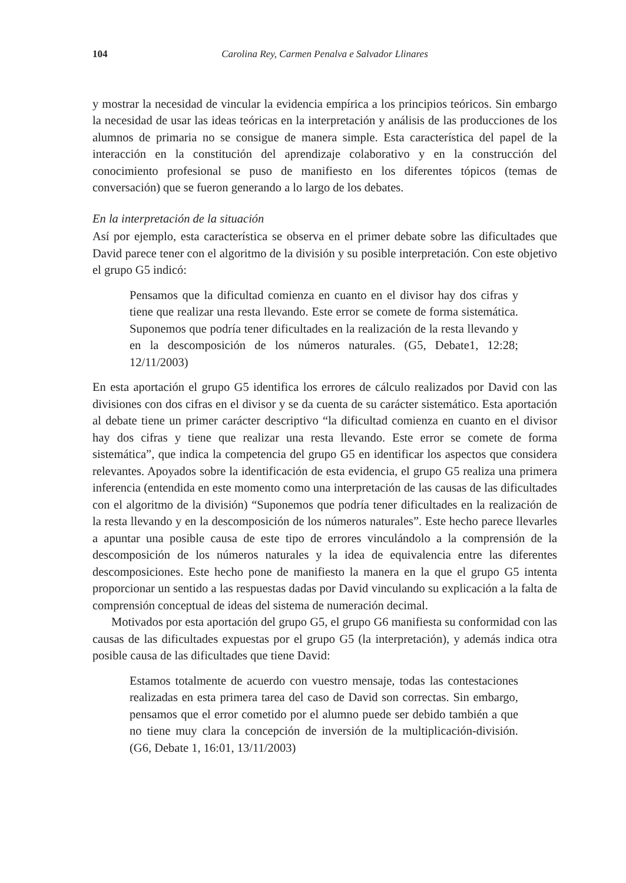104 Carolina Rey, Carmen Penalva e Salvador Llinares
y mostrar la necesidad de vincular la evidencia empírica a los principios teóricos. Sin embargo la necesidad de usar las ideas teóricas en la interpretación y análisis de las producciones de los alumnos de primaria no se consigue de manera simple. Esta característica del papel de la interacción en la constitución del aprendizaje colaborativo y en la construcción del conocimiento profesional se puso de manifiesto en los diferentes tópicos (temas de conversación) que se fueron generando a lo largo de los debates.
En la interpretación de la situación
Así por ejemplo, esta característica se observa en el primer debate sobre las dificultades que David parece tener con el algoritmo de la división y su posible interpretación. Con este objetivo el grupo G5 indicó:
Pensamos que la dificultad comienza en cuanto en el divisor hay dos cifras y tiene que realizar una resta llevando. Este error se comete de forma sistemática. Suponemos que podría tener dificultades en la realización de la resta llevando y en la descomposición de los números naturales. (G5, Debate1, 12:28; 12/11/2003)
En esta aportación el grupo G5 identifica los errores de cálculo realizados por David con las divisiones con dos cifras en el divisor y se da cuenta de su carácter sistemático. Esta aportación al debate tiene un primer carácter descriptivo “la dificultad comienza en cuanto en el divisor hay dos cifras y tiene que realizar una resta llevando. Este error se comete de forma sistemática”, que indica la competencia del grupo G5 en identificar los aspectos que considera relevantes. Apoyados sobre la identificación de esta evidencia, el grupo G5 realiza una primera inferencia (entendida en este momento como una interpretación de las causas de las dificultades con el algoritmo de la división) “Suponemos que podría tener dificultades en la realización de la resta llevando y en la descomposición de los números naturales”. Este hecho parece llevarles a apuntar una posible causa de este tipo de errores vinculándolo a la comprensión de la descomposición de los números naturales y la idea de equivalencia entre las diferentes descomposiciones. Este hecho pone de manifiesto la manera en la que el grupo G5 intenta proporcionar un sentido a las respuestas dadas por David vinculando su explicación a la falta de comprensión conceptual de ideas del sistema de numeración decimal.
Motivados por esta aportación del grupo G5, el grupo G6 manifiesta su conformidad con las causas de las dificultades expuestas por el grupo G5 (la interpretación), y además indica otra posible causa de las dificultades que tiene David:
Estamos totalmente de acuerdo con vuestro mensaje, todas las contestaciones realizadas en esta primera tarea del caso de David son correctas. Sin embargo, pensamos que el error cometido por el alumno puede ser debido también a que no tiene muy clara la concepción de inversión de la multiplicación-división. (G6, Debate 1, 16:01, 13/11/2003)